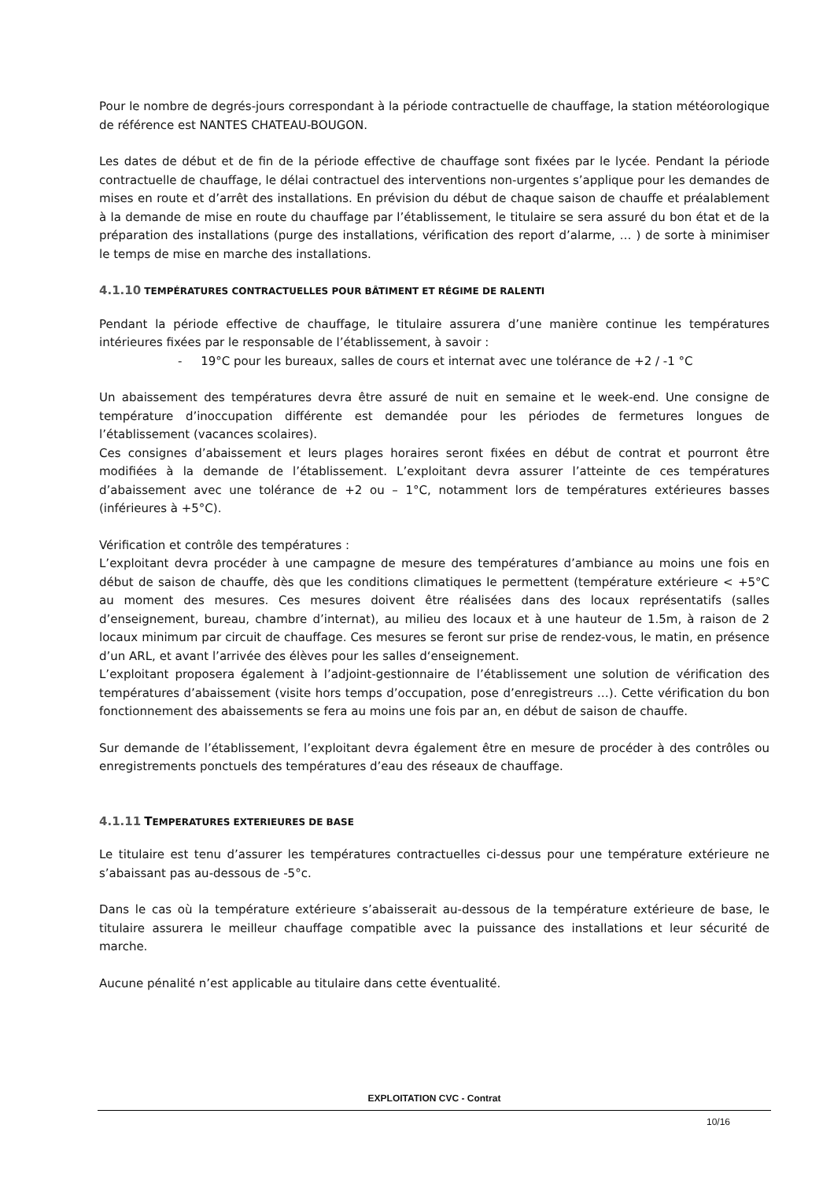Pour le nombre de degrés-jours correspondant à la période contractuelle de chauffage, la station météorologique de référence est NANTES CHATEAU-BOUGON.
Les dates de début et de fin de la période effective de chauffage sont fixées par le lycée. Pendant la période contractuelle de chauffage, le délai contractuel des interventions non-urgentes s’applique pour les demandes de mises en route et d’arrêt des installations. En prévision du début de chaque saison de chauffe et préalablement à la demande de mise en route du chauffage par l’établissement, le titulaire se sera assuré du bon état et de la préparation des installations (purge des installations, vérification des report d’alarme, … ) de sorte à minimiser le temps de mise en marche des installations.
4.1.10 TEMPÉRATURES CONTRACTUELLES POUR BÂTIMENT ET RÉGIME DE RALENTI
Pendant la période effective de chauffage, le titulaire assurera d’une manière continue les températures intérieures fixées par le responsable de l’établissement, à savoir :
- 19°C pour les bureaux, salles de cours et internat avec une tolérance de +2 / -1 °C
Un abaissement des températures devra être assuré de nuit en semaine et le week-end. Une consigne de température d’inoccupation différente est demandée pour les périodes de fermetures longues de l’établissement (vacances scolaires).
Ces consignes d’abaissement et leurs plages horaires seront fixées en début de contrat et pourront être modifiées à la demande de l’établissement. L’exploitant devra assurer l’atteinte de ces températures d’abaissement avec une tolérance de +2 ou – 1°C, notamment lors de températures extérieures basses (inférieures à +5°C).
Vérification et contrôle des températures :
L’exploitant devra procéder à une campagne de mesure des températures d’ambiance au moins une fois en début de saison de chauffe, dès que les conditions climatiques le permettent (température extérieure < +5°C au moment des mesures. Ces mesures doivent être réalisées dans des locaux représentatifs (salles d’enseignement, bureau, chambre d’internat), au milieu des locaux et à une hauteur de 1.5m, à raison de 2 locaux minimum par circuit de chauffage. Ces mesures se feront sur prise de rendez-vous, le matin, en présence d’un ARL, et avant l’arrivée des élèves pour les salles d‘enseignement.
L’exploitant proposera également à l’adjoint-gestionnaire de l’établissement une solution de vérification des températures d’abaissement (visite hors temps d’occupation, pose d’enregistreurs …). Cette vérification du bon fonctionnement des abaissements se fera au moins une fois par an, en début de saison de chauffe.
Sur demande de l’établissement, l’exploitant devra également être en mesure de procéder à des contrôles ou enregistrements ponctuels des températures d’eau des réseaux de chauffage.
4.1.11 TEMPERATURES EXTERIEURES DE BASE
Le titulaire est tenu d’assurer les températures contractuelles ci-dessus pour une température extérieure ne s’abaissant pas au-dessous de -5°c.
Dans le cas où la température extérieure s’abaisserait au-dessous de la température extérieure de base, le titulaire assurera le meilleur chauffage compatible avec la puissance des installations et leur sécurité de marche.
Aucune pénalité n’est applicable au titulaire dans cette éventualité.
EXPLOITATION CVC - Contrat
10/16